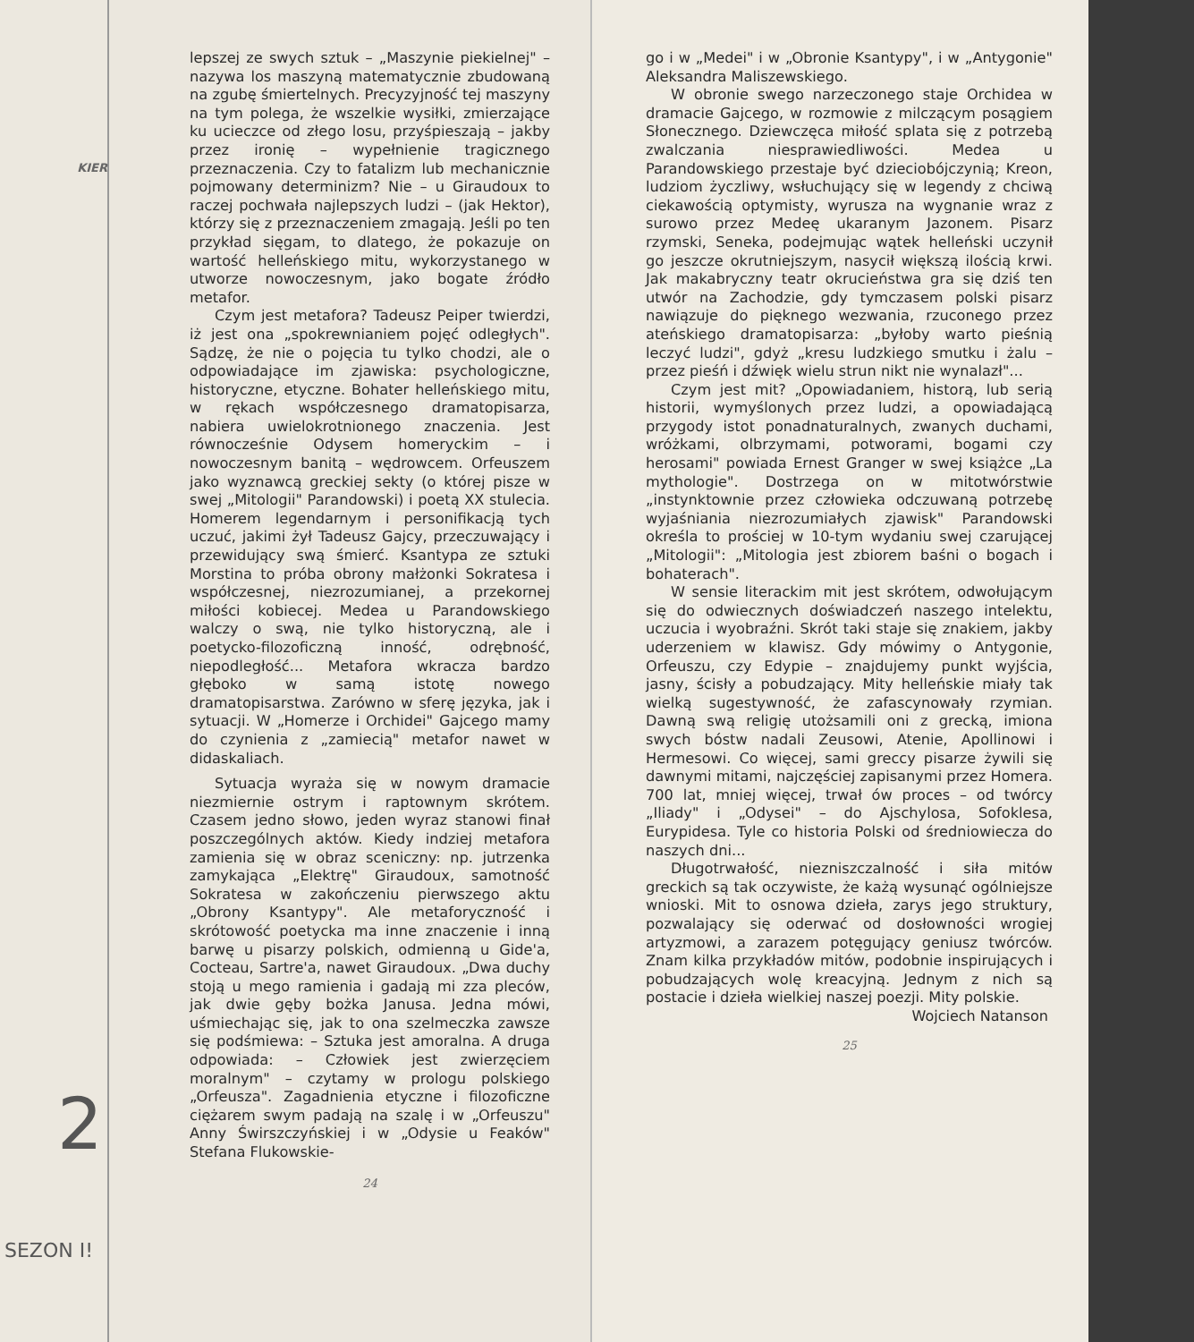KIER
2
SEZON I!
lepszej ze swych sztuk – „Maszynie piekielnej" – nazywa los maszyną matematycznie zbudowaną na zgubę śmiertelnych. Precyzyjność tej maszyny na tym polega, że wszelkie wysiłki, zmierzające ku ucieczce od złego losu, przyśpieszają – jakby przez ironię – wypełnienie tragicznego przeznaczenia. Czy to fatalizm lub mechanicznie pojmowany determinizm? Nie – u Giraudoux to raczej pochwała najlepszych ludzi – (jak Hektor), którzy się z przeznaczeniem zmagają. Jeśli po ten przykład sięgam, to dlatego, że pokazuje on wartość helleńskiego mitu, wykorzystanego w utworze nowoczesnym, jako bogate źródło metafor.
Czym jest metafora? Tadeusz Peiper twierdzi, iż jest ona „spokrewnianiem pojęć odległych". Sądzę, że nie o pojęcia tu tylko chodzi, ale o odpowiadające im zjawiska: psychologiczne, historyczne, etyczne. Bohater helleńskiego mitu, w rękach współczesnego dramatopisarza, nabiera uwielokrotnionego znaczenia. Jest równocześnie Odysem homeryckim – i nowoczesnym banitą – wędrowcem. Orfeuszem jako wyznawcą greckiej sekty (o której pisze w swej „Mitologii" Parandowski) i poetą XX stulecia. Homerem legendarnym i personifikacją tych uczuć, jakimi żył Tadeusz Gajcy, przeczuwający i przewidujący swą śmierć. Ksantypa ze sztuki Morstina to próba obrony małżonki Sokratesa i współczesnej, niezrozumianej, a przekornej miłości kobiecej. Medea u Parandowskiego walczy o swą, nie tylko historyczną, ale i poetycko-filozoficzną inność, odrębność, niepodległość... Metafora wkracza bardzo głęboko w samą istotę nowego dramatopisarstwa. Zarówno w sferę języka, jak i sytuacji. W „Homerze i Orchidei" Gajcego mamy do czynienia z „zamiecią" metafor nawet w didaskaliach.
Sytuacja wyraża się w nowym dramacie niezmiernie ostrym i raptownym skrótem. Czasem jedno słowo, jeden wyraz stanowi finał poszczególnych aktów. Kiedy indziej metafora zamienia się w obraz sceniczny: np. jutrzenka zamykająca „Elektrę" Giraudoux, samotność Sokratesa w zakończeniu pierwszego aktu „Obrony Ksantypy". Ale metaforyczność i skrótowość poetycka ma inne znaczenie i inną barwę u pisarzy polskich, odmienną u Gide'a, Cocteau, Sartre'a, nawet Giraudoux. „Dwa duchy stoją u mego ramienia i gadają mi zza pleców, jak dwie gęby bożka Janusa. Jedna mówi, uśmiechając się, jak to ona szelmeczka zawsze się podśmiewa: – Sztuka jest amoralna. A druga odpowiada: – Człowiek jest zwierzęciem moralnym" – czytamy w prologu polskiego „Orfeusza". Zagadnienia etyczne i filozoficzne ciężarem swym padają na szalę i w „Orfeuszu" Anny Świrszczyńskiej i w „Odysie u Feaków" Stefana Flukowskie-
24
go i w „Medei" i w „Obronie Ksantypy", i w „Antygonie" Aleksandra Maliszewskiego.
W obronie swego narzeczonego staje Orchidea w dramacie Gajcego, w rozmowie z milczącym posągiem Słonecznego. Dziewczęca miłość splata się z potrzebą zwalczania niesprawiedliwości. Medea u Parandowskiego przestaje być dzieciobójczynią; Kreon, ludziom życzliwy, wsłuchujący się w legendy z chciwą ciekawością optymisty, wyrusza na wygnanie wraz z surowo przez Medeę ukaranym Jazonem. Pisarz rzymski, Seneka, podejmując wątek helleński uczynił go jeszcze okrutniejszym, nasycił większą ilością krwi. Jak makabryczny teatr okrucieństwa gra się dziś ten utwór na Zachodzie, gdy tymczasem polski pisarz nawiązuje do pięknego wezwania, rzuconego przez ateńskiego dramatopisarza: „byłoby warto pieśnią leczyć ludzi", gdyż „kresu ludzkiego smutku i żalu – przez pieśń i dźwięk wielu strun nikt nie wynalazł"...
Czym jest mit? „Opowiadaniem, historą, lub serią historii, wymyślonych przez ludzi, a opowiadającą przygody istot ponadnaturalnych, zwanych duchami, wróżkami, olbrzymami, potworami, bogami czy herosami" powiada Ernest Granger w swej książce „La mythologie". Dostrzega on w mitotwórstwie „instynktownie przez człowieka odczuwaną potrzebę wyjaśniania niezrozumiałych zjawisk" Parandowski określa to prościej w 10-tym wydaniu swej czarującej „Mitologii": „Mitologia jest zbiorem baśni o bogach i bohaterach".
W sensie literackim mit jest skrótem, odwołującym się do odwiecznych doświadczeń naszego intelektu, uczucia i wyobraźni. Skrót taki staje się znakiem, jakby uderzeniem w klawisz. Gdy mówimy o Antygonie, Orfeuszu, czy Edypie – znajdujemy punkt wyjścia, jasny, ścisły a pobudzający. Mity helleńskie miały tak wielką sugestywność, że zafascynowały rzymian. Dawną swą religię utożsamili oni z grecką, imiona swych bóstw nadali Zeusowi, Atenie, Apollinowi i Hermesowi. Co więcej, sami greccy pisarze żywili się dawnymi mitami, najczęściej zapisanymi przez Homera. 700 lat, mniej więcej, trwał ów proces – od twórcy „Iliady" i „Odysei" – do Ajschylosa, Sofoklesa, Eurypidesa. Tyle co historia Polski od średniowiecza do naszych dni...
Długotrwałość, niezniszczalność i siła mitów greckich są tak oczywiste, że każą wysunąć ogólniejsze wnioski. Mit to osnowa dzieła, zarys jego struktury, pozwalający się oderwać od dosłowności wrogiej artyzmowi, a zarazem potęgujący geniusz twórców. Znam kilka przykładów mitów, podobnie inspirujących i pobudzających wolę kreacyjną. Jednym z nich są postacie i dzieła wielkiej naszej poezji. Mity polskie.
Wojciech Natanson
25